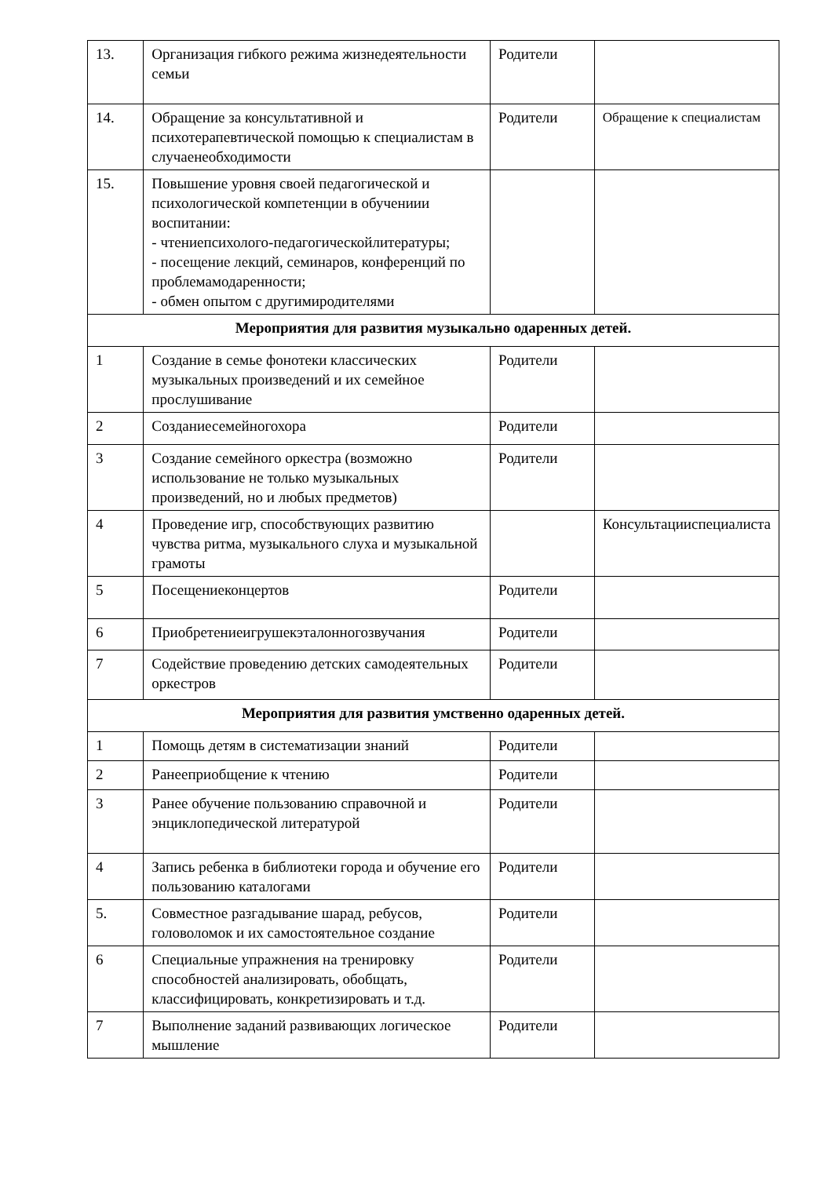| 13. | Организация гибкого режима жизнедеятельности семьи | Родители | |
| 14. | Обращение за консультативной и психотерапевтической помощью к специалистам в случаенеобходимости | Родители | Обращение к специалистам |
| 15. | Повышение уровня своей педагогической и психологической компетенции в обучениии воспитании: - чтениепсихолого-педагогическойлитературы; - посещение лекций, семинаров, конференций по проблемамодаренности; - обмен опытом с другимиродителями | | |
| Мероприятия для развития музыкально одаренных детей. | | | |
| 1 | Создание в семье фонотеки классических музыкальных произведений и их семейное прослушивание | Родители | |
| 2 | Созданиесемейногохора | Родители | |
| 3 | Создание семейного оркестра (возможно использование не только музыкальных произведений, но и любых предметов) | Родители | |
| 4 | Проведение игр, способствующих развитию чувства ритма, музыкального слуха и музыкальной грамоты | | Консультацииспециалиста |
| 5 | Посещениеконцертов | Родители | |
| 6 | Приобретениеигрушекэталонногозвучания | Родители | |
| 7 | Содействие проведению детских самодеятельных оркестров | Родители | |
| Мероприятия для развития умственно одаренных детей. | | | |
| 1 | Помощь детям в систематизации знаний | Родители | |
| 2 | Ранееприобщение к чтению | Родители | |
| 3 | Ранее обучение пользованию справочной и энциклопедической литературой | Родители | |
| 4 | Запись ребенка в библиотеки города и обучение его пользованию каталогами | Родители | |
| 5. | Совместное разгадывание шарад, ребусов, головоломок и их самостоятельное создание | Родители | |
| 6 | Специальные упражнения на тренировку способностей анализировать, обобщать, классифицировать, конкретизировать и т.д. | Родители | |
| 7 | Выполнение заданий развивающих логическое мышление | Родители | |